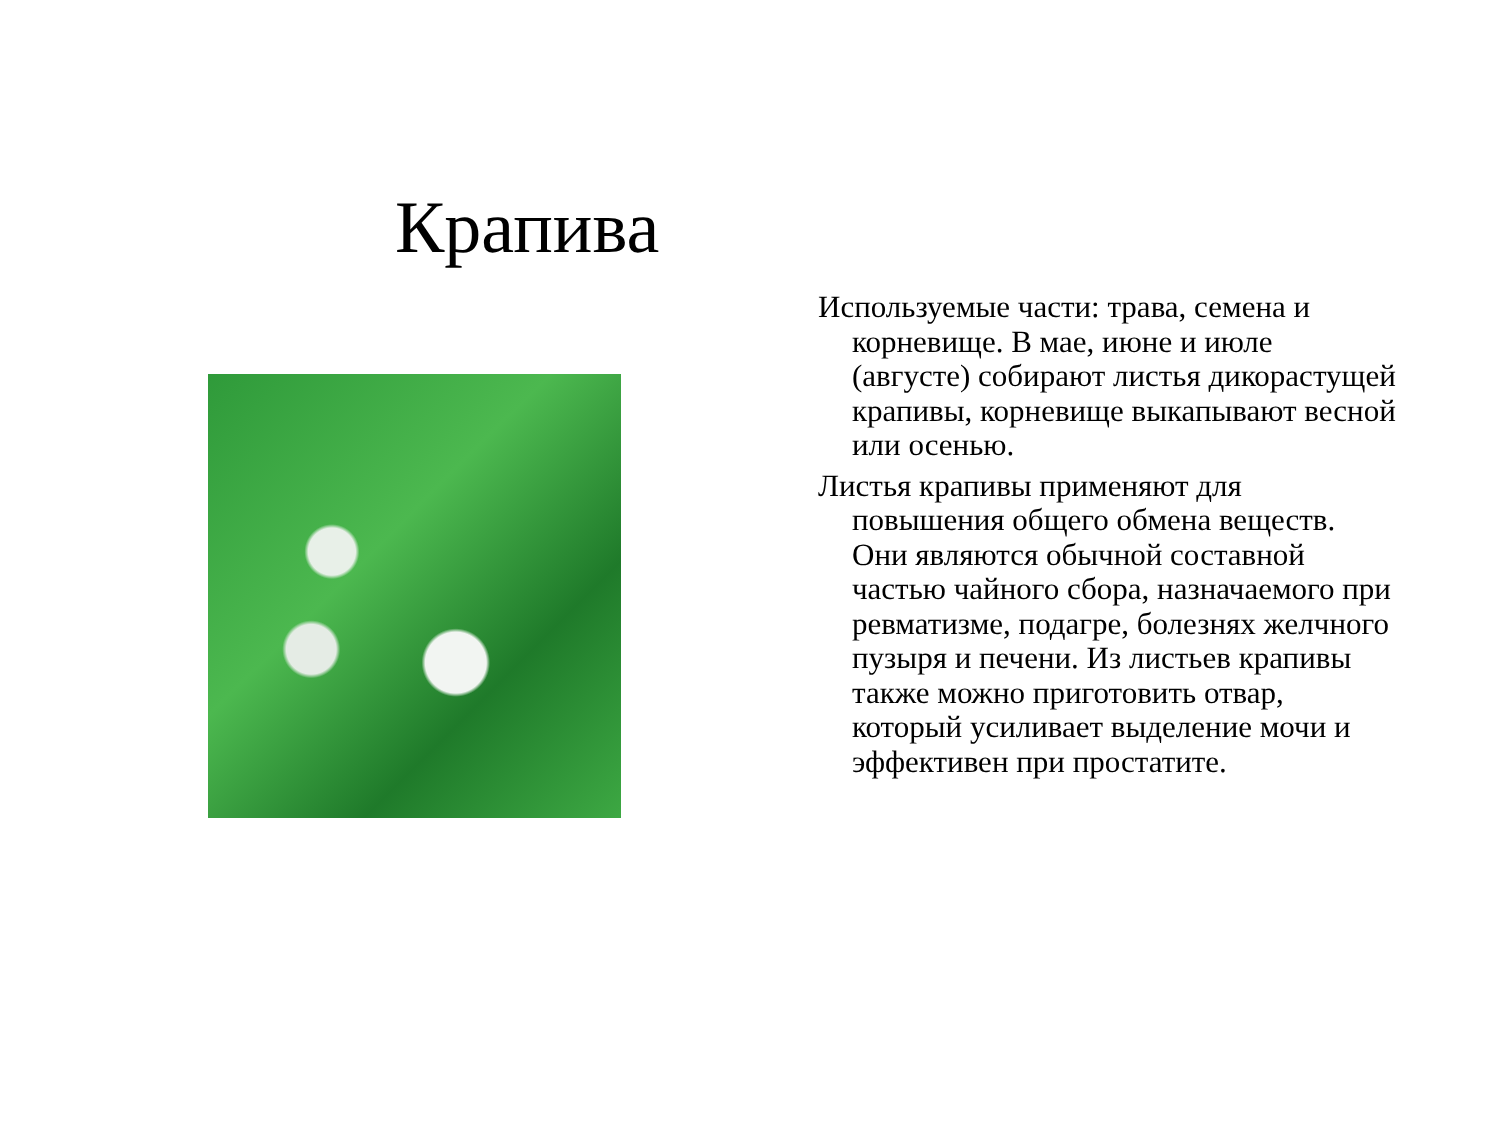Крапива
Используемые части: трава, семена и корневище. В мае, июне и июле (августе) собирают листья дикорастущей крапивы, корневище выкапывают весной или осенью.
Листья крапивы применяют для повышения общего обмена веществ. Они являются обычной составной частью чайного сбора, назначаемого при ревматизме, подагре, болезнях желчного пузыря и печени. Из листьев крапивы также можно приготовить отвар, который усиливает выделение мочи и эффективен при простатите.